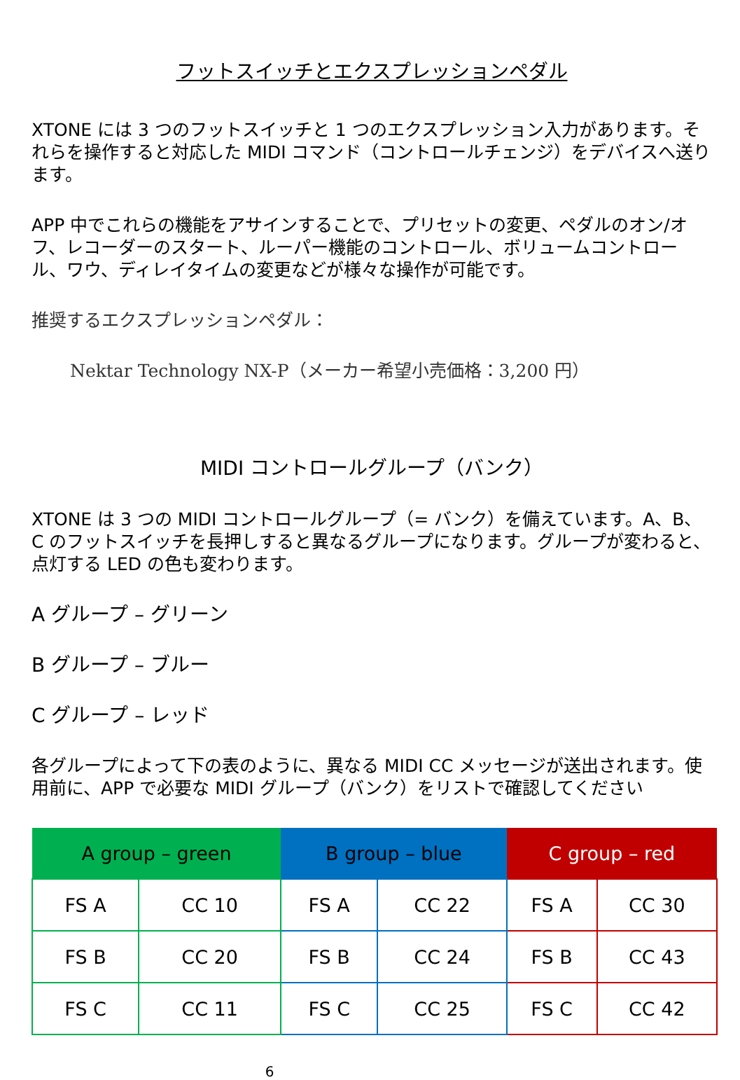フットスイッチとエクスプレッションペダル
XTONE には 3 つのフットスイッチと 1 つのエクスプレッション入力があります。それらを操作すると対応した MIDI コマンド（コントロールチェンジ）をデバイスへ送ります。
APP 中でこれらの機能をアサインすることで、プリセットの変更、ペダルのオン/オフ、レコーダーのスタート、ルーパー機能のコントロール、ボリュームコントロール、ワウ、ディレイタイムの変更などが様々な操作が可能です。
推奨するエクスプレッションペダル：
Nektar Technology NX-P（メーカー希望小売価格：3,200 円）
MIDI コントロールグループ（バンク）
XTONE は 3 つの MIDI コントロールグループ（= バンク）を備えています。A、B、C のフットスイッチを長押しすると異なるグループになります。グループが変わると、点灯する LED の色も変わります。
A グループ – グリーン
B グループ – ブルー
C グループ – レッド
各グループによって下の表のように、異なる MIDI CC メッセージが送出されます。使用前に、APP で必要な MIDI グループ（バンク）をリストで確認してください
| A group – green | | B group – blue | | C group – red | |
| --- | --- | --- | --- | --- | --- |
| FS A | CC 10 | FS A | CC 22 | FS A | CC 30 |
| FS B | CC 20 | FS B | CC 24 | FS B | CC 43 |
| FS C | CC 11 | FS C | CC 25 | FS C | CC 42 |
6